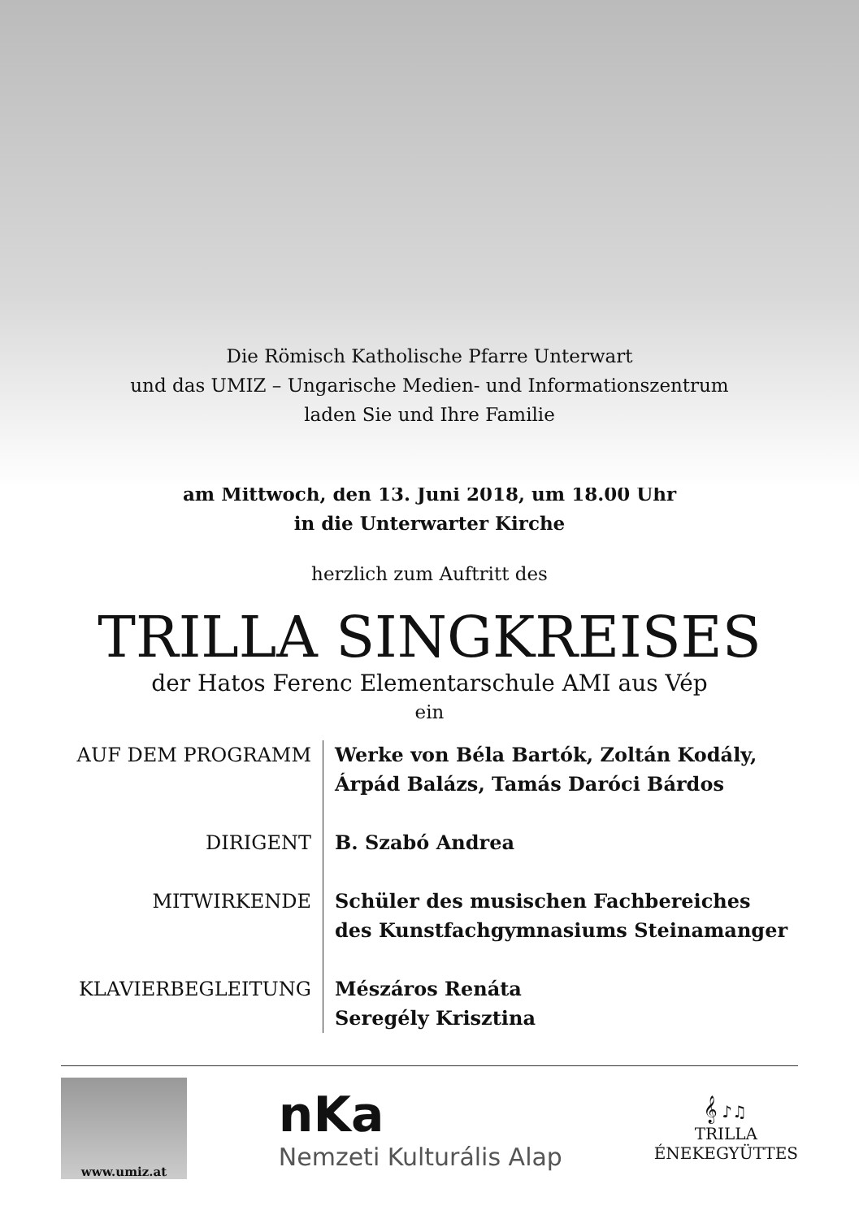Die Römisch Katholische Pfarre Unterwart
und das UMIZ – Ungarische Medien- und Informationszentrum
laden Sie und Ihre Familie
am Mittwoch, den 13. Juni 2018, um 18.00 Uhr
in die Unterwarter Kirche
herzlich zum Auftritt des
TRILLA SINGKREISES
der Hatos Ferenc Elementarschule AMI aus Vép
ein
AUF DEM PROGRAMM
Werke von Béla Bartók, Zoltán Kodály,
Árpád Balázs, Tamás Daróci Bárdos
DIRIGENT
B. Szabó Andrea
MITWIRKENDE
Schüler des musischen Fachbereiches
des Kunstfachgymnasiums Steinamanger
KLAVIERBEGLEITUNG
Mészáros Renáta
Seregély Krisztina
www.umiz.at
nKa
Nemzeti Kulturális Alap
𝄞 ♪♫
TRILLA
ÉNEKEGYÜTTES